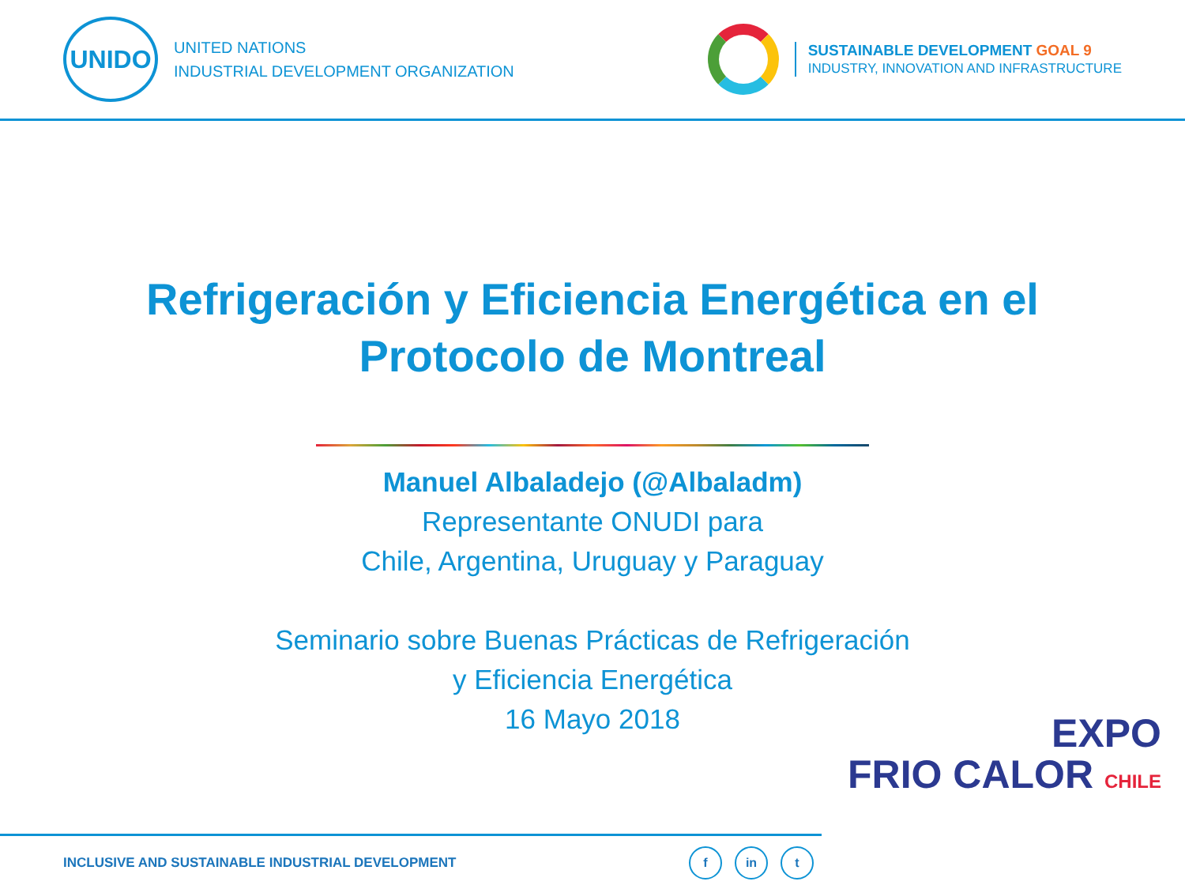UNIDO
UNITED NATIONS
INDUSTRIAL DEVELOPMENT ORGANIZATION
SUSTAINABLE DEVELOPMENT GOAL 9
INDUSTRY, INNOVATION AND INFRASTRUCTURE
Refrigeración y Eficiencia Energética en el
Protocolo de Montreal
Manuel Albaladejo (@Albaladm)
Representante ONUDI para
Chile, Argentina, Uruguay y Paraguay
Seminario sobre Buenas Prácticas de Refrigeración
y Eficiencia Energética
16 Mayo 2018
EXPO
FRIO CALOR CHILE
INCLUSIVE AND SUSTAINABLE INDUSTRIAL DEVELOPMENT
fin t